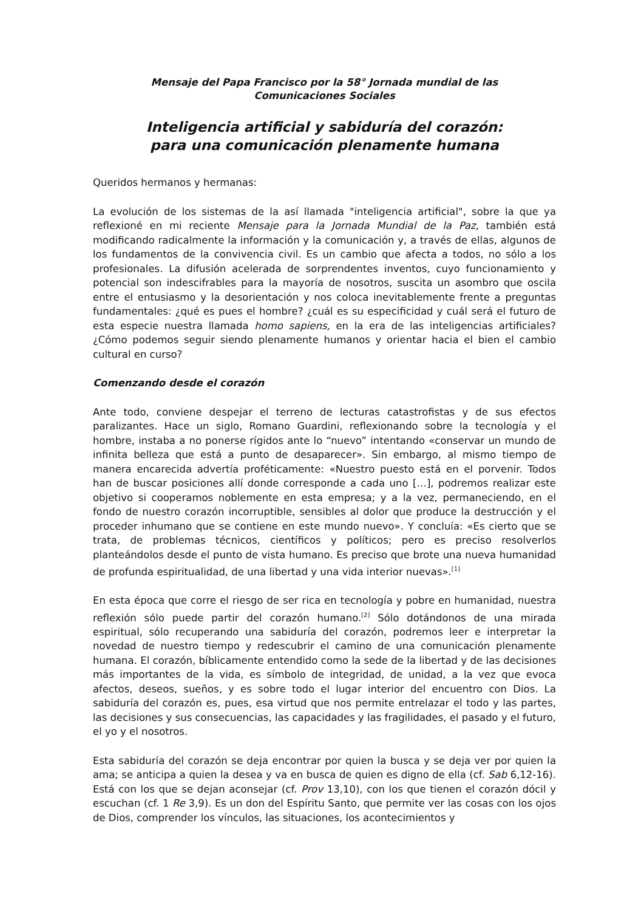Mensaje del Papa Francisco por la 58° Jornada mundial de las
Comunicaciones Sociales
Inteligencia artificial y sabiduría del corazón:
para una comunicación plenamente humana
Queridos hermanos y hermanas:
La evolución de los sistemas de la así llamada "inteligencia artificial", sobre la que ya reflexioné en mi reciente Mensaje para la Jornada Mundial de la Paz, también está modificando radicalmente la información y la comunicación y, a través de ellas, algunos de los fundamentos de la convivencia civil. Es un cambio que afecta a todos, no sólo a los profesionales. La difusión acelerada de sorprendentes inventos, cuyo funcionamiento y potencial son indescifrables para la mayoría de nosotros, suscita un asombro que oscila entre el entusiasmo y la desorientación y nos coloca inevitablemente frente a preguntas fundamentales: ¿qué es pues el hombre? ¿cuál es su especificidad y cuál será el futuro de esta especie nuestra llamada homo sapiens, en la era de las inteligencias artificiales? ¿Cómo podemos seguir siendo plenamente humanos y orientar hacia el bien el cambio cultural en curso?
Comenzando desde el corazón
Ante todo, conviene despejar el terreno de lecturas catastrofistas y de sus efectos paralizantes. Hace un siglo, Romano Guardini, reflexionando sobre la tecnología y el hombre, instaba a no ponerse rígidos ante lo “nuevo” intentando «conservar un mundo de infinita belleza que está a punto de desaparecer». Sin embargo, al mismo tiempo de manera encarecida advertía proféticamente: «Nuestro puesto está en el porvenir. Todos han de buscar posiciones allí donde corresponde a cada uno […], podremos realizar este objetivo si cooperamos noblemente en esta empresa; y a la vez, permaneciendo, en el fondo de nuestro corazón incorruptible, sensibles al dolor que produce la destrucción y el proceder inhumano que se contiene en este mundo nuevo». Y concluía: «Es cierto que se trata, de problemas técnicos, científicos y políticos; pero es preciso resolverlos planteándolos desde el punto de vista humano. Es preciso que brote una nueva humanidad de profunda espiritualidad, de una libertad y una vida interior nuevas».<sup>[1]</sup>
En esta época que corre el riesgo de ser rica en tecnología y pobre en humanidad, nuestra reflexión sólo puede partir del corazón humano.<sup>[2]</sup> Sólo dotándonos de una mirada espiritual, sólo recuperando una sabiduría del corazón, podremos leer e interpretar la novedad de nuestro tiempo y redescubrir el camino de una comunicación plenamente humana. El corazón, bíblicamente entendido como la sede de la libertad y de las decisiones más importantes de la vida, es símbolo de integridad, de unidad, a la vez que evoca afectos, deseos, sueños, y es sobre todo el lugar interior del encuentro con Dios. La sabiduría del corazón es, pues, esa virtud que nos permite entrelazar el todo y las partes, las decisiones y sus consecuencias, las capacidades y las fragilidades, el pasado y el futuro, el yo y el nosotros.
Esta sabiduría del corazón se deja encontrar por quien la busca y se deja ver por quien la ama; se anticipa a quien la desea y va en busca de quien es digno de ella (cf. Sab 6,12-16). Está con los que se dejan aconsejar (cf. Prov 13,10), con los que tienen el corazón dócil y escuchan (cf. 1 Re 3,9). Es un don del Espíritu Santo, que permite ver las cosas con los ojos de Dios, comprender los vínculos, las situaciones, los acontecimientos y